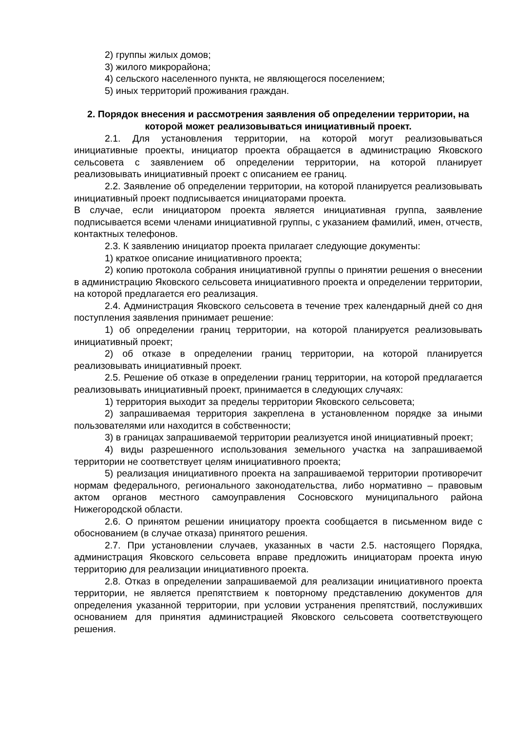2) группы жилых домов;
3) жилого микрорайона;
4) сельского населенного пункта, не являющегося поселением;
5) иных территорий проживания граждан.
2. Порядок внесения и рассмотрения заявления об определении территории, на которой может реализовываться инициативный проект.
2.1. Для установления территории, на которой могут реализовываться инициативные проекты, инициатор проекта обращается в администрацию Яковского сельсовета с заявлением об определении территории, на которой планирует реализовывать инициативный проект с описанием ее границ.
2.2. Заявление об определении территории, на которой планируется реализовывать инициативный проект подписывается инициаторами проекта.
В случае, если инициатором проекта является инициативная группа, заявление подписывается всеми членами инициативной группы, с указанием фамилий, имен, отчеств, контактных телефонов.
2.3. К заявлению инициатор проекта прилагает следующие документы:
1) краткое описание инициативного проекта;
2) копию протокола собрания инициативной группы о принятии решения о внесении в администрацию Яковского сельсовета инициативного проекта и определении территории, на которой предлагается его реализация.
2.4. Администрация Яковского сельсовета в течение трех календарный дней со дня поступления заявления принимает решение:
1) об определении границ территории, на которой планируется реализовывать инициативный проект;
2) об отказе в определении границ территории, на которой планируется реализовывать инициативный проект.
2.5. Решение об отказе в определении границ территории, на которой предлагается реализовывать инициативный проект, принимается в следующих случаях:
1) территория выходит за пределы территории Яковского сельсовета;
2) запрашиваемая территория закреплена в установленном порядке за иными пользователями или находится в собственности;
3) в границах запрашиваемой территории реализуется иной инициативный проект;
4) виды разрешенного использования земельного участка на запрашиваемой территории не соответствует целям инициативного проекта;
5) реализация инициативного проекта на запрашиваемой территории противоречит нормам федерального, регионального законодательства, либо нормативно – правовым актом органов местного самоуправления Сосновского муниципального района Нижегородской области.
2.6. О принятом решении инициатору проекта сообщается в письменном виде с обоснованием (в случае отказа) принятого решения.
2.7. При установлении случаев, указанных в части 2.5. настоящего Порядка, администрация Яковского сельсовета вправе предложить инициаторам проекта иную территорию для реализации инициативного проекта.
2.8. Отказ в определении запрашиваемой для реализации инициативного проекта территории, не является препятствием к повторному представлению документов для определения указанной территории, при условии устранения препятствий, послуживших основанием для принятия администрацией Яковского сельсовета соответствующего решения.